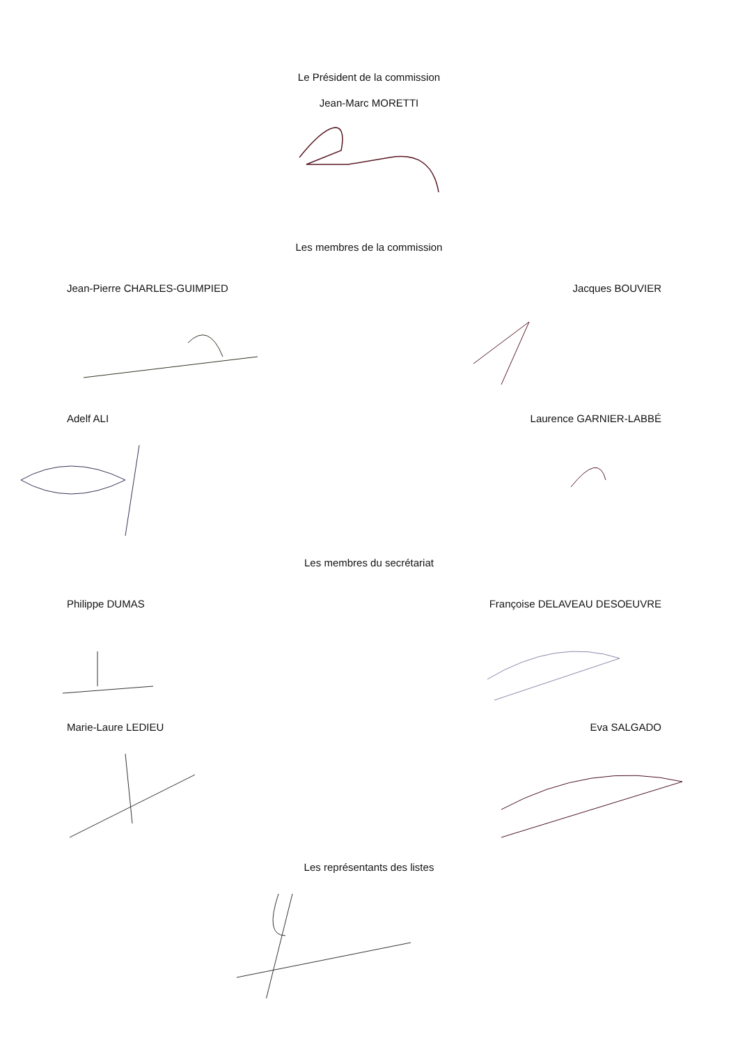Le Président de la commission
Jean-Marc MORETTI
Les membres de la commission
Jean-Pierre CHARLES-GUIMPIED Jacques BOUVIER
Adelf ALI Laurence GARNIER-LABBÉ
Les membres du secrétariat
Philippe DUMAS Françoise DELAVEAU DESOEUVRE
Marie-Laure LEDIEU Eva SALGADO
Les représentants des listes